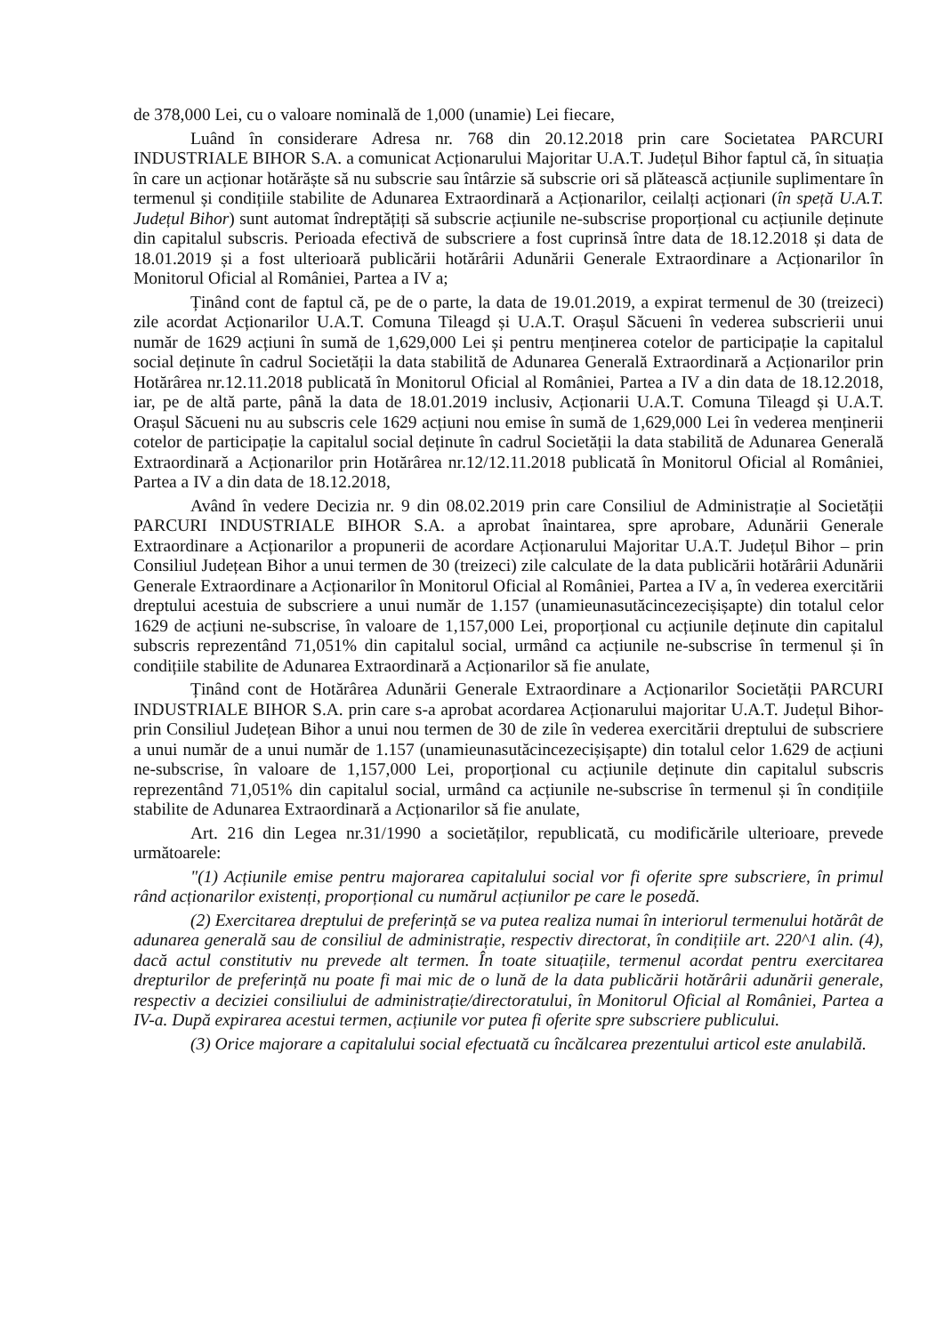de 378,000 Lei, cu o valoare nominală de 1,000 (unamie) Lei fiecare,
Luând în considerare Adresa nr. 768 din 20.12.2018 prin care Societatea PARCURI INDUSTRIALE BIHOR S.A. a comunicat Acționarului Majoritar U.A.T. Județul Bihor faptul că, în situația în care un acționar hotărăște să nu subscrie sau întârzie să subscrie ori să plătească acțiunile suplimentare în termenul și condițiile stabilite de Adunarea Extraordinară a Acționarilor, ceilalți acționari (în speță U.A.T. Județul Bihor) sunt automat îndreptățiți să subscrie acțiunile ne-subscrise proporțional cu acțiunile deținute din capitalul subscris. Perioada efectivă de subscriere a fost cuprinsă între data de 18.12.2018 și data de 18.01.2019 și a fost ulterioară publicării hotărârii Adunării Generale Extraordinare a Acționarilor în Monitorul Oficial al României, Partea a IV a;
Ținând cont de faptul că, pe de o parte, la data de 19.01.2019, a expirat termenul de 30 (treizeci) zile acordat Acționarilor U.A.T. Comuna Tileagd și U.A.T. Orașul Săcueni în vederea subscrierii unui număr de 1629 acțiuni în sumă de 1,629,000 Lei și pentru menținerea cotelor de participație la capitalul social deținute în cadrul Societății la data stabilită de Adunarea Generală Extraordinară a Acționarilor prin Hotărârea nr.12.11.2018 publicată în Monitorul Oficial al României, Partea a IV a din data de 18.12.2018, iar, pe de altă parte, până la data de 18.01.2019 inclusiv, Acționarii U.A.T. Comuna Tileagd și U.A.T. Orașul Săcueni nu au subscris cele 1629 acțiuni nou emise în sumă de 1,629,000 Lei în vederea menținerii cotelor de participație la capitalul social deținute în cadrul Societății la data stabilită de Adunarea Generală Extraordinară a Acționarilor prin Hotărârea nr.12/12.11.2018 publicată în Monitorul Oficial al României, Partea a IV a din data de 18.12.2018,
Având în vedere Decizia nr. 9 din 08.02.2019 prin care Consiliul de Administrație al Societății PARCURI INDUSTRIALE BIHOR S.A. a aprobat înaintarea, spre aprobare, Adunării Generale Extraordinare a Acționarilor a propunerii de acordare Acționarului Majoritar U.A.T. Județul Bihor – prin Consiliul Județean Bihor a unui termen de 30 (treizeci) zile calculate de la data publicării hotărârii Adunării Generale Extraordinare a Acționarilor în Monitorul Oficial al României, Partea a IV a, în vederea exercitării dreptului acestuia de subscriere a unui număr de 1.157 (unamieunasutăcincezecișișapte) din totalul celor 1629 de acțiuni ne-subscrise, în valoare de 1,157,000 Lei, proporțional cu acțiunile deținute din capitalul subscris reprezentând 71,051% din capitalul social, urmând ca acțiunile ne-subscrise în termenul și în condițiile stabilite de Adunarea Extraordinară a Acționarilor să fie anulate,
Ținând cont de Hotărârea Adunării Generale Extraordinare a Acționarilor Societății PARCURI INDUSTRIALE BIHOR S.A. prin care s-a aprobat acordarea Acționarului majoritar U.A.T. Județul Bihor- prin Consiliul Județean Bihor a unui nou termen de 30 de zile în vederea exercitării dreptului de subscriere a unui număr de a unui număr de 1.157 (unamieunasutăcincezecișișapte) din totalul celor 1.629 de acțiuni ne-subscrise, în valoare de 1,157,000 Lei, proporțional cu acțiunile deținute din capitalul subscris reprezentând 71,051% din capitalul social, urmând ca acțiunile ne-subscrise în termenul și în condițiile stabilite de Adunarea Extraordinară a Acționarilor să fie anulate,
Art. 216 din Legea nr.31/1990 a societăților, republicată, cu modificările ulterioare, prevede următoarele:
"(1) Acțiunile emise pentru majorarea capitalului social vor fi oferite spre subscriere, în primul rând acționarilor existenți, proporțional cu numărul acțiunilor pe care le posedă.
(2) Exercitarea dreptului de preferință se va putea realiza numai în interiorul termenului hotărât de adunarea generală sau de consiliul de administrație, respectiv directorat, în condițiile art. 220^1 alin. (4), dacă actul constitutiv nu prevede alt termen. În toate situațiile, termenul acordat pentru exercitarea drepturilor de preferință nu poate fi mai mic de o lună de la data publicării hotărârii adunării generale, respectiv a deciziei consiliului de administrație/directoratului, în Monitorul Oficial al României, Partea a IV-a. După expirarea acestui termen, acțiunile vor putea fi oferite spre subscriere publicului.
(3) Orice majorare a capitalului social efectuată cu încălcarea prezentului articol este anulabilă.